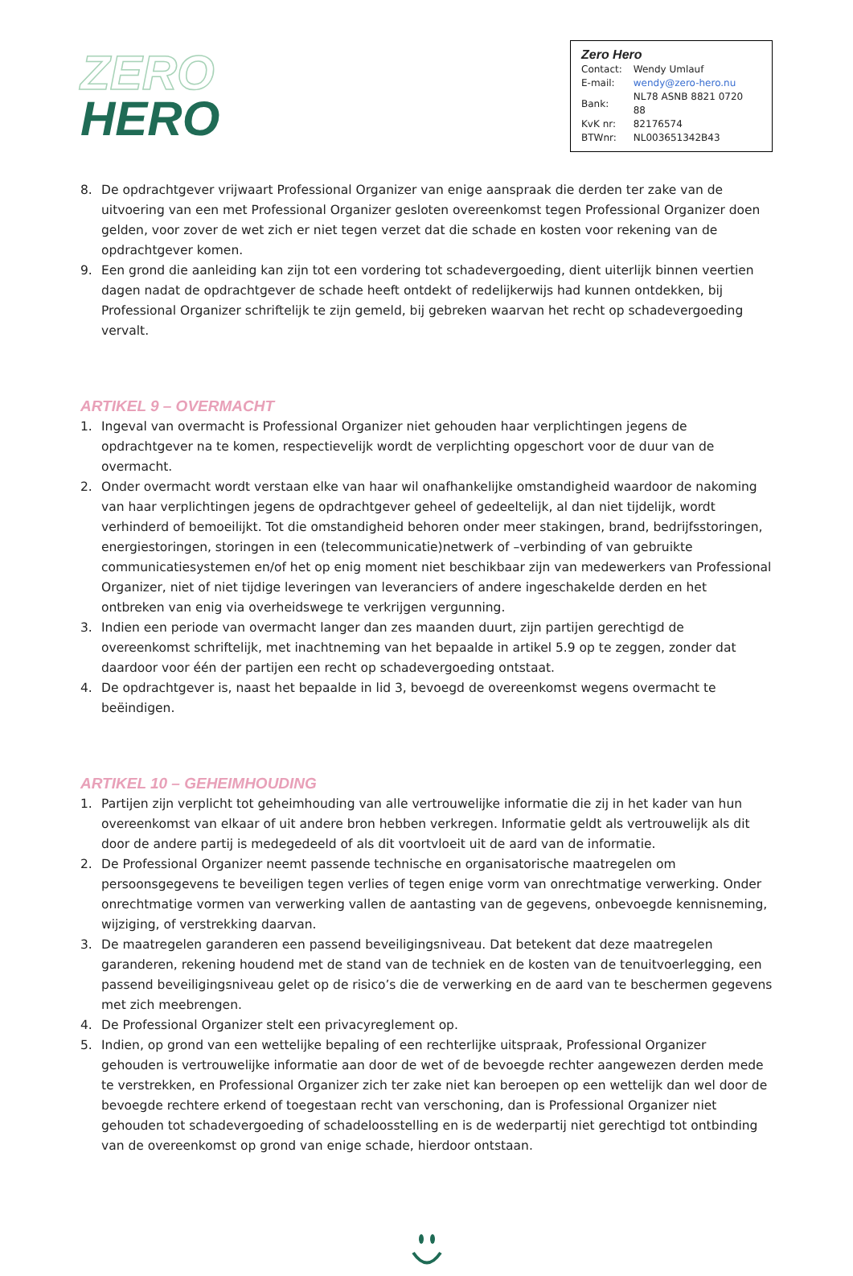ZERO
HERO
Zero Hero
| Contact: | Wendy Umlauf |
| E-mail: | wendy@zero-hero.nu |
| Bank: | NL78 ASNB 8821 0720 88 |
| KvK nr: | 82176574 |
| BTWnr: | NL003651342B43 |
8. De opdrachtgever vrijwaart Professional Organizer van enige aanspraak die derden ter zake van de uitvoering van een met Professional Organizer gesloten overeenkomst tegen Professional Organizer doen gelden, voor zover de wet zich er niet tegen verzet dat die schade en kosten voor rekening van de opdrachtgever komen.
9. Een grond die aanleiding kan zijn tot een vordering tot schadevergoeding, dient uiterlijk binnen veertien dagen nadat de opdrachtgever de schade heeft ontdekt of redelijkerwijs had kunnen ontdekken, bij Professional Organizer schriftelijk te zijn gemeld, bij gebreken waarvan het recht op schadevergoeding vervalt.
ARTIKEL 9 – OVERMACHT
1. Ingeval van overmacht is Professional Organizer niet gehouden haar verplichtingen jegens de opdrachtgever na te komen, respectievelijk wordt de verplichting opgeschort voor de duur van de overmacht.
2. Onder overmacht wordt verstaan elke van haar wil onafhankelijke omstandigheid waardoor de nakoming van haar verplichtingen jegens de opdrachtgever geheel of gedeeltelijk, al dan niet tijdelijk, wordt verhinderd of bemoeilijkt. Tot die omstandigheid behoren onder meer stakingen, brand, bedrijfsstoringen, energiestoringen, storingen in een (telecommunicatie)netwerk of –verbinding of van gebruikte communicatiesystemen en/of het op enig moment niet beschikbaar zijn van medewerkers van Professional Organizer, niet of niet tijdige leveringen van leveranciers of andere ingeschakelde derden en het ontbreken van enig via overheidswege te verkrijgen vergunning.
3. Indien een periode van overmacht langer dan zes maanden duurt, zijn partijen gerechtigd de overeenkomst schriftelijk, met inachtneming van het bepaalde in artikel 5.9 op te zeggen, zonder dat daardoor voor één der partijen een recht op schadevergoeding ontstaat.
4. De opdrachtgever is, naast het bepaalde in lid 3, bevoegd de overeenkomst wegens overmacht te beëindigen.
ARTIKEL 10 – GEHEIMHOUDING
1. Partijen zijn verplicht tot geheimhouding van alle vertrouwelijke informatie die zij in het kader van hun overeenkomst van elkaar of uit andere bron hebben verkregen. Informatie geldt als vertrouwelijk als dit door de andere partij is medegedeeld of als dit voortvloeit uit de aard van de informatie.
2. De Professional Organizer neemt passende technische en organisatorische maatregelen om persoonsgegevens te beveiligen tegen verlies of tegen enige vorm van onrechtmatige verwerking. Onder onrechtmatige vormen van verwerking vallen de aantasting van de gegevens, onbevoegde kennisneming, wijziging, of verstrekking daarvan.
3. De maatregelen garanderen een passend beveiligingsniveau. Dat betekent dat deze maatregelen garanderen, rekening houdend met de stand van de techniek en de kosten van de tenuitvoerlegging, een passend beveiligingsniveau gelet op de risico’s die de verwerking en de aard van te beschermen gegevens met zich meebrengen.
4. De Professional Organizer stelt een privacyreglement op.
5. Indien, op grond van een wettelijke bepaling of een rechterlijke uitspraak, Professional Organizer gehouden is vertrouwelijke informatie aan door de wet of de bevoegde rechter aangewezen derden mede te verstrekken, en Professional Organizer zich ter zake niet kan beroepen op een wettelijk dan wel door de bevoegde rechtere erkend of toegestaan recht van verschoning, dan is Professional Organizer niet gehouden tot schadevergoeding of schadeloosstelling en is de wederpartij niet gerechtigd tot ontbinding van de overeenkomst op grond van enige schade, hierdoor ontstaan.